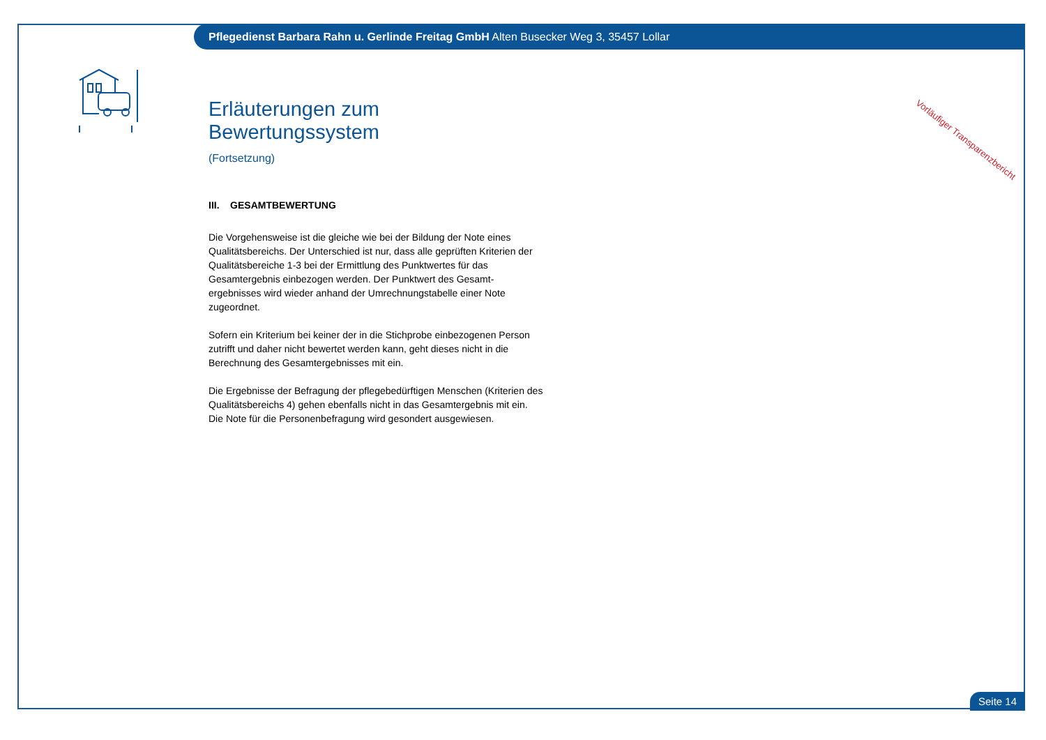Pflegedienst Barbara Rahn u. Gerlinde Freitag GmbH Alten Busecker Weg 3, 35457 Lollar
Vorläufiger Transparenzbericht
Erläuterungen zum Bewertungssystem
(Fortsetzung)
III. GESAMTBEWERTUNG
Die Vorgehensweise ist die gleiche wie bei der Bildung der Note eines Qualitätsbereichs. Der Unterschied ist nur, dass alle geprüften Kriterien der Qualitätsbereiche 1-3 bei der Ermittlung des Punktwertes für das Gesamtergebnis einbezogen werden. Der Punktwert des Gesamt-ergebnisses wird wieder anhand der Umrechnungstabelle einer Note zugeordnet.
Sofern ein Kriterium bei keiner der in die Stichprobe einbezogenen Person zutrifft und daher nicht bewertet werden kann, geht dieses nicht in die Berechnung des Gesamtergebnisses mit ein.
Die Ergebnisse der Befragung der pflegebedürftigen Menschen (Kriterien des Qualitätsbereichs 4) gehen ebenfalls nicht in das Gesamtergebnis mit ein. Die Note für die Personenbefragung wird gesondert ausgewiesen.
Seite 14